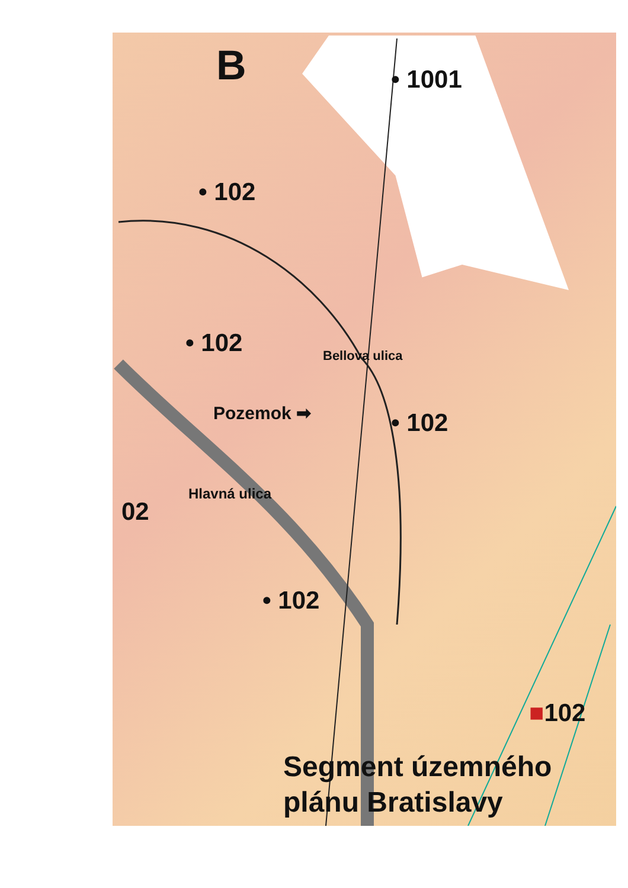B • 1001
• 102
• 102 Bellova ulica
Pozemok ➡ • 102
Hlavná ulica
02
• 102
■102
Segment územného
plánu Bratislavy